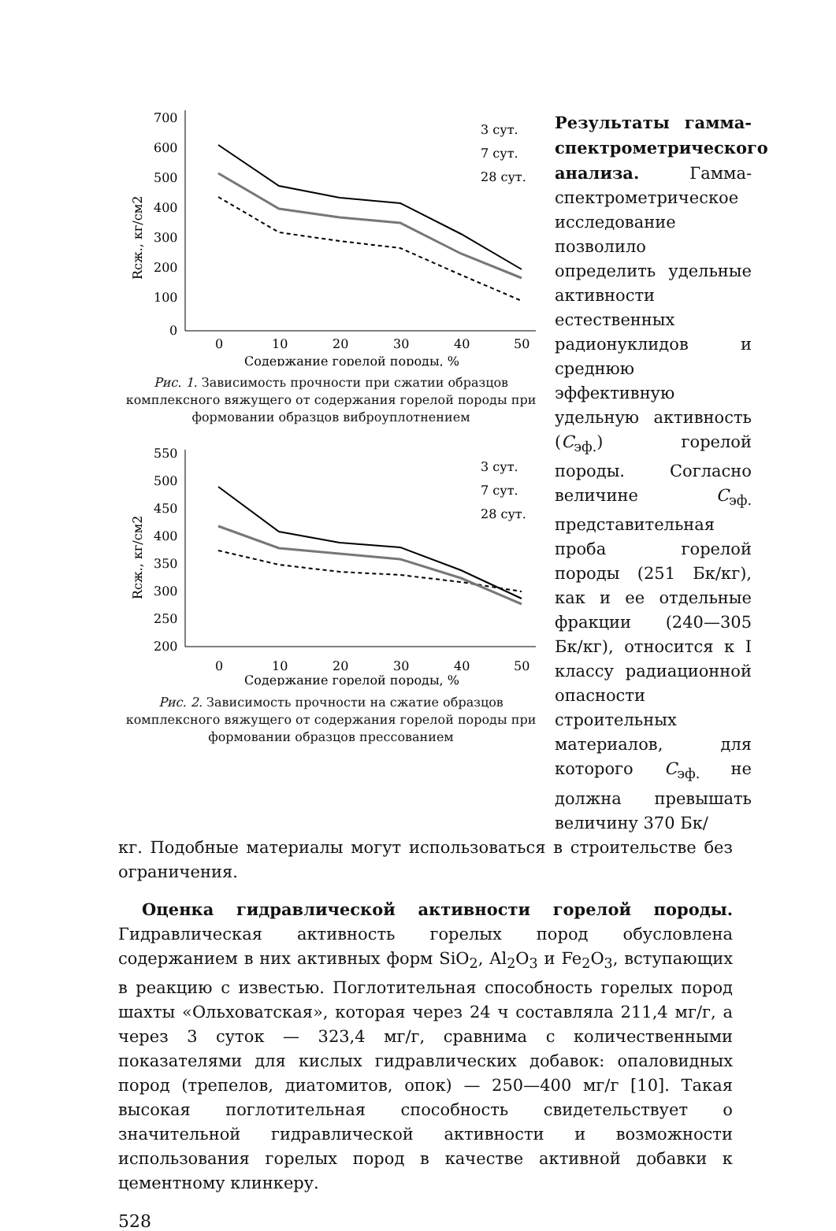700
600
500
400
300
200
100
0
0
10
20
30
40
50
Содержание горелой породы, %
Rсж., кг/см2
3 сут.
7 сут.
28 сут.
Рис. 1. Зависимость прочности при сжатии образцов комплексного вяжущего от содержания горелой породы при формовании образцов виброуплотнением
550
500
450
400
350
300
250
200
0
10
20
30
40
50
Содержание горелой породы, %
Rсж., кг/см2
3 сут.
7 сут.
28 сут.
Рис. 2. Зависимость прочности на сжатие образцов комплексного вяжущего от содержания горелой породы при формовании образцов прессованием
Результаты гамма-спектрометрического анализа. Гамма-спектрометрическое исследование позволило определить удельные активности естественных радионуклидов и среднюю эффективную удельную активность (C<sub>эф.</sub>) горелой породы. Согласно величине C<sub>эф.</sub> представительная проба горелой породы (251 Бк/кг), как и ее отдельные фракции (240—305 Бк/кг), относится к I классу радиационной опасности строительных материалов, для которого C<sub>эф.</sub> не должна превышать величину 370 Бк/
кг. Подобные материалы могут использоваться в строительстве без ограничения.
Оценка гидравлической активности горелой породы. Гидравлическая активность горелых пород обусловлена содержанием в них активных форм SiO<sub>2</sub>, Al<sub>2</sub>O<sub>3</sub> и Fe<sub>2</sub>O<sub>3</sub>, вступающих в реакцию с известью. Поглотительная способность горелых пород шахты «Ольховатская», которая через 24 ч составляла 211,4 мг/г, а через 3 суток — 323,4 мг/г, сравнима с количественными показателями для кислых гидравлических добавок: опаловидных пород (трепелов, диатомитов, опок) — 250—400 мг/г [10]. Такая высокая поглотительная способность свидетельствует о значительной гидравлической активности и возможности использования горелых пород в качестве активной добавки к цементному клинкеру.
528